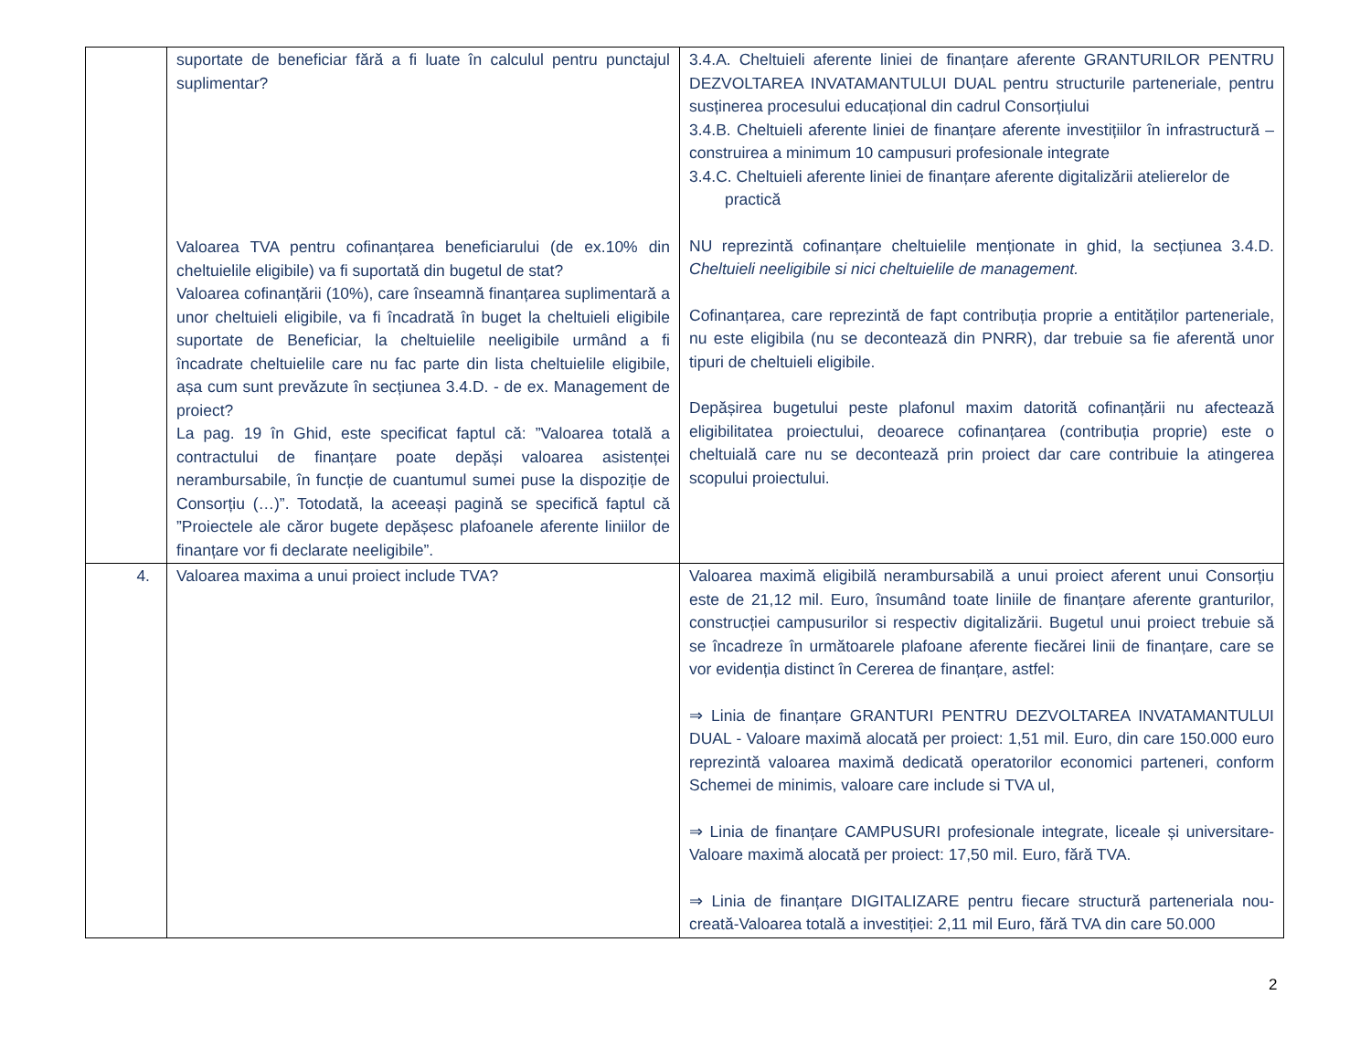| | suportate de beneficiar fără a fi luate în calculul pentru punctajul suplimentar? Valoarea TVA pentru cofinanțarea beneficiarului (de ex.10% din cheltuielile eligibile) va fi suportată din bugetul de stat? Valoarea cofinanțării (10%), care înseamnă finanțarea suplimentară a unor cheltuieli eligibile, va fi încadrată în buget la cheltuieli eligibile suportate de Beneficiar, la cheltuielile neeligibile urmând a fi încadrate cheltuielile care nu fac parte din lista cheltuielile eligibile, așa cum sunt prevăzute în secțiunea 3.4.D. - de ex. Management de proiect? La pag. 19 în Ghid, este specificat faptul că: ”Valoarea totală a contractului de finanțare poate depăși valoarea asistenței nerambursabile, în funcție de cuantumul sumei puse la dispoziție de Consorțiu (…)”. Totodată, la aceeași pagină se specifică faptul că ”Proiectele ale căror bugete depășesc plafoanele aferente liniilor de finanțare vor fi declarate neeligibile”. | 3.4.A. Cheltuieli aferente liniei de finanțare aferente GRANTURILOR PENTRU DEZVOLTAREA INVATAMANTULUI DUAL pentru structurile parteneriale, pentru susținerea procesului educațional din cadrul Consorțiului 3.4.B. Cheltuieli aferente liniei de finanțare aferente investițiilor în infrastructură – construirea a minimum 10 campusuri profesionale integrate 3.4.C. Cheltuieli aferente liniei de finanțare aferente digitalizării atelierelor de practică NU reprezintă cofinanțare cheltuielile menționate in ghid, la secțiunea 3.4.D. Cheltuieli neeligibile si nici cheltuielile de management. Cofinanțarea, care reprezintă de fapt contribuția proprie a entităților parteneriale, nu este eligibila (nu se decontează din PNRR), dar trebuie sa fie aferentă unor tipuri de cheltuieli eligibile. Depășirea bugetului peste plafonul maxim datorită cofinanțării nu afectează eligibilitatea proiectului, deoarece cofinanțarea (contribuția proprie) este o cheltuială care nu se decontează prin proiect dar care contribuie la atingerea scopului proiectului. |
| 4. | Valoarea maxima a unui proiect include TVA? | Valoarea maximă eligibilă nerambursabilă a unui proiect aferent unui Consorțiu este de 21,12 mil. Euro, însumând toate liniile de finanțare aferente granturilor, construcției campusurilor si respectiv digitalizării. Bugetul unui proiect trebuie să se încadreze în următoarele plafoane aferente fiecărei linii de finanțare, care se vor evidenția distinct în Cererea de finanțare, astfel: ⇒ Linia de finanțare GRANTURI PENTRU DEZVOLTAREA INVATAMANTULUI DUAL - Valoare maximă alocată per proiect: 1,51 mil. Euro, din care 150.000 euro reprezintă valoarea maximă dedicată operatorilor economici parteneri, conform Schemei de minimis, valoare care include si TVA ul, ⇒ Linia de finanțare CAMPUSURI profesionale integrate, liceale și universitare- Valoare maximă alocată per proiect: 17,50 mil. Euro, fără TVA. ⇒ Linia de finanțare DIGITALIZARE pentru fiecare structură parteneriala nou-creată-Valoarea totală a investiției: 2,11 mil Euro, fără TVA din care 50.000 |
2